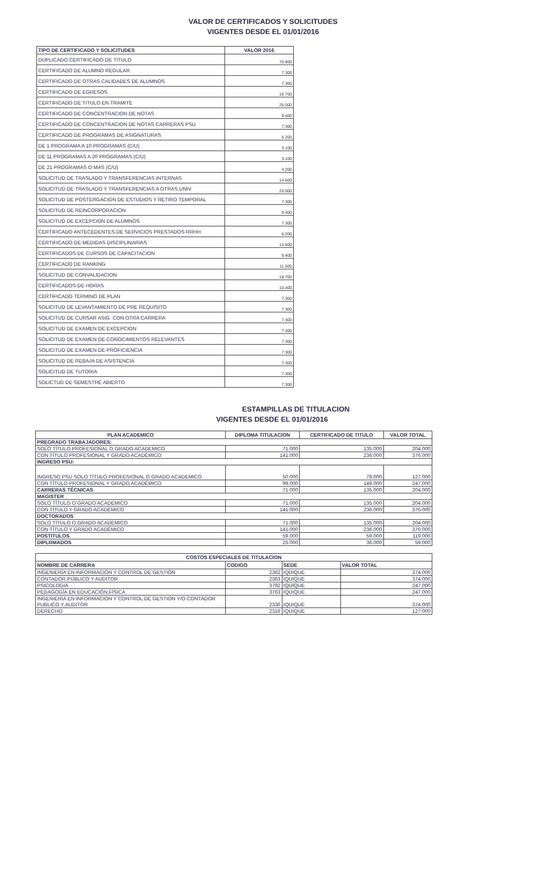VALOR DE CERTIFICADOS Y SOLICITUDES
VIGENTES DESDE EL 01/01/2016
| TIPO DE CERTIFICADO Y SOLICITUDES | VALOR 2016 |
| --- | --- |
| DUPLICADO CERTIFICADO DE TITULO | 70.800 |
| CERTIFICADO DE ALUMNO REGULAR | 7.300 |
| CERTIFICADO DE OTRAS CALIDADES DE ALUMNOS | 7.300 |
| CERTIFICADO DE EGRESOS | 16.700 |
| CERTIFICADO DE TITULO EN TRAMITE | 25.000 |
| CERTIFICADO DE CONCENTRACION DE NOTAS | 9.400 |
| CERTIFICADO DE CONCENTRACION DE NOTAS CARRERAS PSU | 7.300 |
| CERTIFICADO DE PROGRAMAS DE ASIGNATURAS | 5.200 |
| DE 1 PROGRAMA A 10 PROGRAMAS (C/U) | 3.100 |
| DE 11 PROGRAMAS A 20 PROGRAMAS (C/U) | 3.100 |
| DE 21 PROGRAMAS O MAS (C/U) | 4.200 |
| SOLICITUD DE TRASLADO Y TRANSFERENCIAS INTERNAS | 14.600 |
| SOLICITUD DE TRASLADO Y TRANSFERENCIAS A OTRAS UNIV. | 25.000 |
| SOLICITUD DE POSTERGACION DE ESTUDIOS Y RETIRO TEMPORAL | 7.300 |
| SOLICITUD DE REINCORPORACION | 9.400 |
| SOLICITUD DE EXCEPCION DE ALUMNOS | 7.300 |
| CERTIFICADO ANTECEDENTES DE SERVICIOS PRESTADOS RRHH | 6.200 |
| CERTIFICADO DE MEDIDAS DISCIPLINARIAS | 15.600 |
| CERTIFICADOS DE CURSOS DE CAPACITACION | 9.400 |
| CERTIFICADO DE RANKING | 11.500 |
| SOLICITUD DE CONVALIDACION | 18.700 |
| CERTIFICADOS DE HORAS | 10.400 |
| CERTIFICADO TERMINO DE PLAN | 7.300 |
| SOLICITUD DE LEVANTAMIENTO DE PRE REQUISITO | 7.300 |
| SOLICITUD DE CURSAR ASIG. CON OTRA CARRERA | 7.300 |
| SOLICITUD DE EXAMEN DE EXCEPCION | 7.300 |
| SOLICITUD DE EXAMEN DE CONOCIMIENTOS RELEVANTES | 7.300 |
| SOLICITUD DE EXAMEN DE PROFICIENCIA | 7.300 |
| SOLICITUD DE REBAJA DE ASISTENCIA | 7.300 |
| SOLICITUD DE TUTORIA | 7.300 |
| SOLICTUD DE SEMESTRE ABIERTO | 7.300 |
ESTAMPILLAS DE TITULACION
VIGENTES DESDE EL 01/01/2016
| PLAN ACADEMICO | DIPLOMA TITULACION | CERTIFICADO DE TITULO | VALOR TOTAL |
| --- | --- | --- | --- |
| PREGRADO TRABAJADORES: | | | |
| SOLO TÍTULO PROFESIONAL O GRADO ACADEMICO | 71.000 | 135.000 | 204.000 |
| CON TÍTULO PROFESIONAL Y GRADO ACADÉMICO | 141.000 | 236.000 | 376.000 |
| INGRESO PSU: | | | |
| INGRESO PSU SOLO TÍTULO PROFESIONAL O GRADO ACADEMICO | 50.000 | 78.000 | 127.000 |
| CON TÍTULO PROFESIONAL Y GRADO ACADÉMICO | 99.000 | 149.000 | 247.000 |
| CARRERAS TÉCNICAS | 71.000 | 135.000 | 204.000 |
| MAGISTER | | | |
| SOLO TÍTULO O GRADO ACADEMICO | 71.000 | 135.000 | 204.000 |
| CON TÍTULO Y GRADO ACADÉMICO | 141.000 | 236.000 | 376.000 |
| DOCTORADOS | | | |
| SOLO TÍTULO O GRADO ACADEMICO | 71.000 | 135.000 | 204.000 |
| CON TÍTULO Y GRADO ACADÉMICO | 141.000 | 236.000 | 376.000 |
| POSTITULOS | 59.000 | 59.000 | 119.000 |
| DIPLOMADOS | 25.000 | 36.000 | 59.000 |
| COSTOS ESPECIALES DE TITULACION | | | |
| --- | --- | --- | --- |
| NOMBRE DE CARRERA | CODIGO | SEDE | VALOR TOTAL |
| INGENIERÍA EN INFORMACIÓN Y CONTROL DE GESTIÓN | 2362 | IQUIQUE | 374.000 |
| CONTADOR PÚBLICO Y AUDITOR | 2363 | IQUIQUE | 374.000 |
| PSICOLOGIA | 3792 | IQUIQUE | 247.000 |
| PEDAGOGÍA EN EDUCACIÓN FÍSICA | 3763 | IQUIQUE | 247.000 |
| INGENIERIA EN INFORMACION Y CONTROL DE GESTION Y/O CONTADOR PUBLICO Y AUDITOR | 2330 | IQUIQUE | 374.000 |
| DERECHO | 2316 | IQUIQUE | 127.000 |